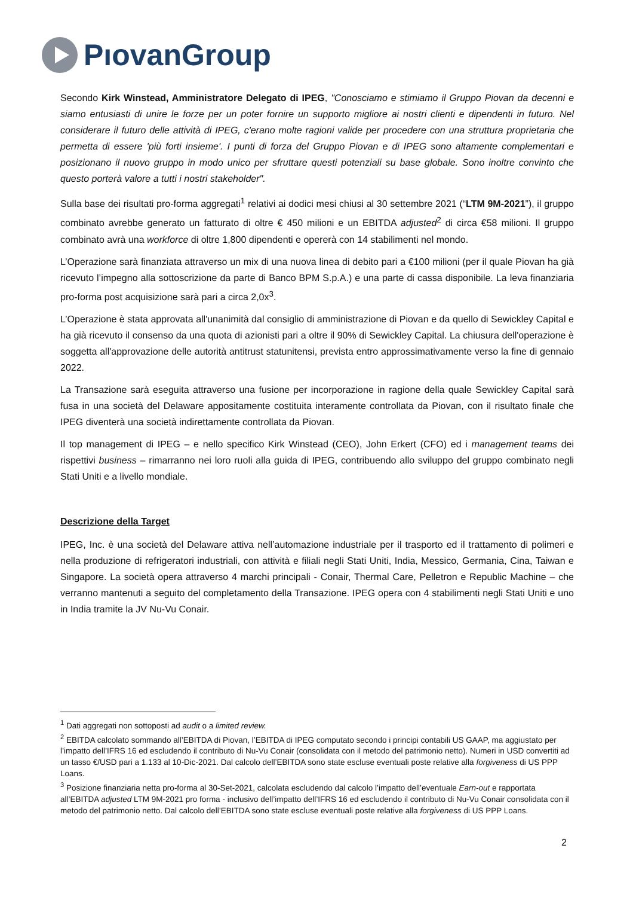PıovanGroup
Secondo Kirk Winstead, Amministratore Delegato di IPEG, "Conosciamo e stimiamo il Gruppo Piovan da decenni e siamo entusiasti di unire le forze per un poter fornire un supporto migliore ai nostri clienti e dipendenti in futuro. Nel considerare il futuro delle attività di IPEG, c'erano molte ragioni valide per procedere con una struttura proprietaria che permetta di essere 'più forti insieme'. I punti di forza del Gruppo Piovan e di IPEG sono altamente complementari e posizionano il nuovo gruppo in modo unico per sfruttare questi potenziali su base globale. Sono inoltre convinto che questo porterà valore a tutti i nostri stakeholder".
Sulla base dei risultati pro-forma aggregati<sup>1</sup> relativi ai dodici mesi chiusi al 30 settembre 2021 (“LTM 9M-2021”), il gruppo combinato avrebbe generato un fatturato di oltre € 450 milioni e un EBITDA adjusted<sup>2</sup> di circa €58 milioni. Il gruppo combinato avrà una workforce di oltre 1,800 dipendenti e opererà con 14 stabilimenti nel mondo.
L’Operazione sarà finanziata attraverso un mix di una nuova linea di debito pari a €100 milioni (per il quale Piovan ha già ricevuto l’impegno alla sottoscrizione da parte di Banco BPM S.p.A.) e una parte di cassa disponibile. La leva finanziaria pro-forma post acquisizione sarà pari a circa 2,0x<sup>3</sup>.
L’Operazione è stata approvata all'unanimità dal consiglio di amministrazione di Piovan e da quello di Sewickley Capital e ha già ricevuto il consenso da una quota di azionisti pari a oltre il 90% di Sewickley Capital. La chiusura dell'operazione è soggetta all'approvazione delle autorità antitrust statunitensi, prevista entro approssimativamente verso la fine di gennaio 2022.
La Transazione sarà eseguita attraverso una fusione per incorporazione in ragione della quale Sewickley Capital sarà fusa in una società del Delaware appositamente costituita interamente controllata da Piovan, con il risultato finale che IPEG diventerà una società indirettamente controllata da Piovan.
Il top management di IPEG – e nello specifico Kirk Winstead (CEO), John Erkert (CFO) ed i management teams dei rispettivi business – rimarranno nei loro ruoli alla guida di IPEG, contribuendo allo sviluppo del gruppo combinato negli Stati Uniti e a livello mondiale.
Descrizione della Target
IPEG, Inc. è una società del Delaware attiva nell’automazione industriale per il trasporto ed il trattamento di polimeri e nella produzione di refrigeratori industriali, con attività e filiali negli Stati Uniti, India, Messico, Germania, Cina, Taiwan e Singapore. La società opera attraverso 4 marchi principali - Conair, Thermal Care, Pelletron e Republic Machine – che verranno mantenuti a seguito del completamento della Transazione. IPEG opera con 4 stabilimenti negli Stati Uniti e uno in India tramite la JV Nu-Vu Conair.
<sup>1</sup> Dati aggregati non sottoposti ad audit o a limited review.
<sup>2</sup> EBITDA calcolato sommando all’EBITDA di Piovan, l’EBITDA di IPEG computato secondo i principi contabili US GAAP, ma aggiustato per l’impatto dell’IFRS 16 ed escludendo il contributo di Nu-Vu Conair (consolidata con il metodo del patrimonio netto). Numeri in USD convertiti ad un tasso €/USD pari a 1.133 al 10-Dic-2021. Dal calcolo dell’EBITDA sono state escluse eventuali poste relative alla forgiveness di US PPP Loans.
<sup>3</sup> Posizione finanziaria netta pro-forma al 30-Set-2021, calcolata escludendo dal calcolo l’impatto dell’eventuale Earn-out e rapportata all’EBITDA adjusted LTM 9M-2021 pro forma - inclusivo dell’impatto dell’IFRS 16 ed escludendo il contributo di Nu-Vu Conair consolidata con il metodo del patrimonio netto. Dal calcolo dell’EBITDA sono state escluse eventuali poste relative alla forgiveness di US PPP Loans.
2